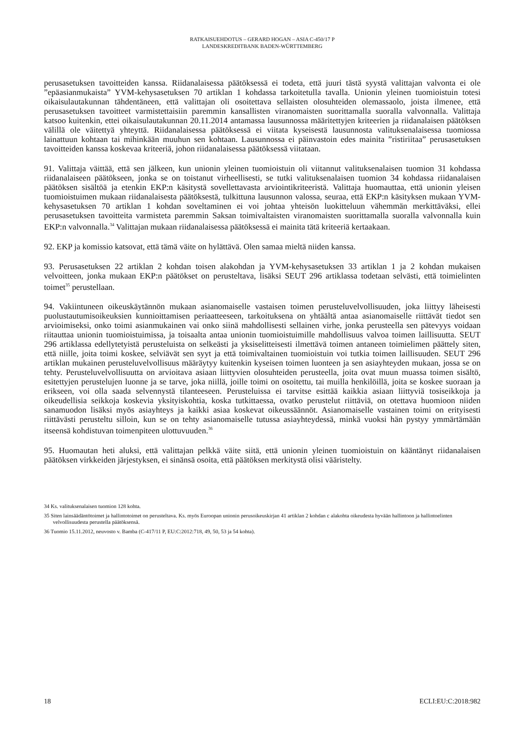RATKAISUEHDOTUS – GERARD HOGAN – ASIA C-450/17 P
LANDESKREDITBANK BADEN-WÜRTTEMBERG
perusasetuksen tavoitteiden kanssa. Riidanalaisessa päätöksessä ei todeta, että juuri tästä syystä valittajan valvonta ei ole ”epäasianmukaista” YVM-kehysasetuksen 70 artiklan 1 kohdassa tarkoitetulla tavalla. Unionin yleinen tuomioistuin totesi oikaisulautakunnan tähdentäneen, että valittajan oli osoitettava sellaisten olosuhteiden olemassaolo, joista ilmenee, että perusasetuksen tavoitteet varmistettaisiin paremmin kansallisten viranomaisten suorittamalla suoralla valvonnalla. Valittaja katsoo kuitenkin, ettei oikaisulautakunnan 20.11.2014 antamassa lausunnossa määritettyjen kriteerien ja riidanalaisen päätöksen välillä ole väitettyä yhteyttä. Riidanalaisessa päätöksessä ei viitata kyseisestä lausunnosta valituksenalaisessa tuomiossa lainattuun kohtaan tai mihinkään muuhun sen kohtaan. Lausunnossa ei päinvastoin edes mainita ”ristiriitaa” perusasetuksen tavoitteiden kanssa koskevaa kriteeriä, johon riidanalaisessa päätöksessä viitataan.
91. Valittaja väittää, että sen jälkeen, kun unionin yleinen tuomioistuin oli viitannut valituksenalaisen tuomion 31 kohdassa riidanalaiseen päätökseen, jonka se on toistanut virheellisesti, se tutki valituksenalaisen tuomion 34 kohdassa riidanalaisen päätöksen sisältöä ja etenkin EKP:n käsitystä sovellettavasta arviointikriteeristä. Valittaja huomauttaa, että unionin yleisen tuomioistuimen mukaan riidanalaisesta päätöksestä, tulkittuna lausunnon valossa, seuraa, että EKP:n käsityksen mukaan YVM-kehysasetuksen 70 artiklan 1 kohdan soveltaminen ei voi johtaa yhteisön luokitteluun vähemmän merkittäväksi, ellei perusasetuksen tavoitteita varmisteta paremmin Saksan toimivaltaisten viranomaisten suorittamalla suoralla valvonnalla kuin EKP:n valvonnalla.<sup>34</sup> Valittajan mukaan riidanalaisessa päätöksessä ei mainita tätä kriteeriä kertaakaan.
92. EKP ja komissio katsovat, että tämä väite on hylättävä. Olen samaa mieltä niiden kanssa.
93. Perusasetuksen 22 artiklan 2 kohdan toisen alakohdan ja YVM-kehysasetuksen 33 artiklan 1 ja 2 kohdan mukaisen velvoitteen, jonka mukaan EKP:n päätökset on perusteltava, lisäksi SEUT 296 artiklassa todetaan selvästi, että toimielinten toimet<sup>35</sup> perustellaan.
94. Vakiintuneen oikeuskäytännön mukaan asianomaiselle vastaisen toimen perusteluvelvollisuuden, joka liittyy läheisesti puolustautumisoikeuksien kunnioittamisen periaatteeseen, tarkoituksena on yhtäältä antaa asianomaiselle riittävät tiedot sen arvioimiseksi, onko toimi asianmukainen vai onko siinä mahdollisesti sellainen virhe, jonka perusteella sen pätevyys voidaan riitauttaa unionin tuomioistuimissa, ja toisaalta antaa unionin tuomioistuimille mahdollisuus valvoa toimen laillisuutta. SEUT 296 artiklassa edellytetyistä perusteluista on selkeästi ja yksiselitteisesti ilmettävä toimen antaneen toimielimen päättely siten, että niille, joita toimi koskee, selviävät sen syyt ja että toimivaltainen tuomioistuin voi tutkia toimen laillisuuden. SEUT 296 artiklan mukainen perusteluvelvollisuus määräytyy kuitenkin kyseisen toimen luonteen ja sen asiayhteyden mukaan, jossa se on tehty. Perusteluvelvollisuutta on arvioitava asiaan liittyvien olosuhteiden perusteella, joita ovat muun muassa toimen sisältö, esitettyjen perustelujen luonne ja se tarve, joka niillä, joille toimi on osoitettu, tai muilla henkilöillä, joita se koskee suoraan ja erikseen, voi olla saada selvennystä tilanteeseen. Perusteluissa ei tarvitse esittää kaikkia asiaan liittyviä tosiseikkoja ja oikeudellisia seikkoja koskevia yksityiskohtia, koska tutkittaessa, ovatko perustelut riittäviä, on otettava huomioon niiden sanamuodon lisäksi myös asiayhteys ja kaikki asiaa koskevat oikeussäännöt. Asianomaiselle vastainen toimi on erityisesti riittävästi perusteltu silloin, kun se on tehty asianomaiselle tutussa asiayhteydessä, minkä vuoksi hän pystyy ymmärtämään itseensä kohdistuvan toimenpiteen ulottuvuuden.<sup>36</sup>
95. Huomautan heti aluksi, että valittajan pelkkä väite siitä, että unionin yleinen tuomioistuin on kääntänyt riidanalaisen päätöksen virkkeiden järjestyksen, ei sinänsä osoita, että päätöksen merkitystä olisi vääristelty.
34 Ks. valituksenalaisen tuomion 128 kohta.
35 Siten lainsäädäntötoimet ja hallintotoimet on perusteltava. Ks. myös Euroopan unionin perusoikeuskirjan 41 artiklan 2 kohdan c alakohta oikeudesta hyvään hallintoon ja hallintoelinten velvollisuudesta perustella päätöksensä.
36 Tuomio 15.11.2012, neuvosto v. Bamba (C-417/11 P, EU:C:2012:718, 49, 50, 53 ja 54 kohta).
18 ECLI:EU:C:2018:982